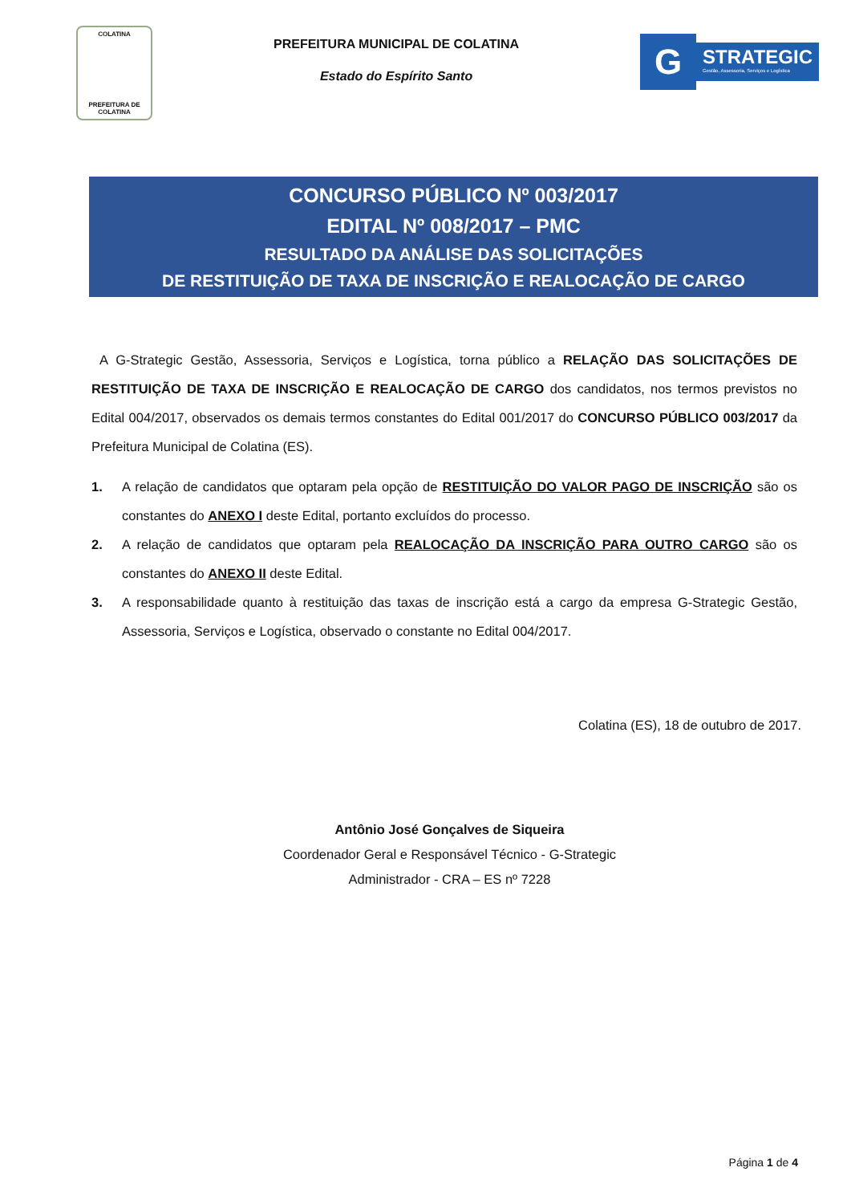COLATINA
PREFEITURA DE
COLATINA
PREFEITURA MUNICIPAL DE COLATINA
Estado do Espírito Santo
G
STRATEGIC
Gestão, Assessoria, Serviços e Logística
CONCURSO PÚBLICO Nº 003/2017
EDITAL Nº 008/2017 – PMC
RESULTADO DA ANÁLISE DAS SOLICITAÇÕES
DE RESTITUIÇÃO DE TAXA DE INSCRIÇÃO E REALOCAÇÃO DE CARGO
A G-Strategic Gestão, Assessoria, Serviços e Logística, torna público a RELAÇÃO DAS SOLICITAÇÕES DE RESTITUIÇÃO DE TAXA DE INSCRIÇÃO E REALOCAÇÃO DE CARGO dos candidatos, nos termos previstos no Edital 004/2017, observados os demais termos constantes do Edital 001/2017 do CONCURSO PÚBLICO 003/2017 da Prefeitura Municipal de Colatina (ES).
1. A relação de candidatos que optaram pela opção de RESTITUIÇÃO DO VALOR PAGO DE INSCRIÇÃO são os constantes do ANEXO I deste Edital, portanto excluídos do processo.
2. A relação de candidatos que optaram pela REALOCAÇÃO DA INSCRIÇÃO PARA OUTRO CARGO são os constantes do ANEXO II deste Edital.
3. A responsabilidade quanto à restituição das taxas de inscrição está a cargo da empresa G-Strategic Gestão, Assessoria, Serviços e Logística, observado o constante no Edital 004/2017.
Colatina (ES), 18 de outubro de 2017.
Antônio José Gonçalves de Siqueira
Coordenador Geral e Responsável Técnico - G-Strategic
Administrador - CRA – ES nº 7228
Página 1 de 4